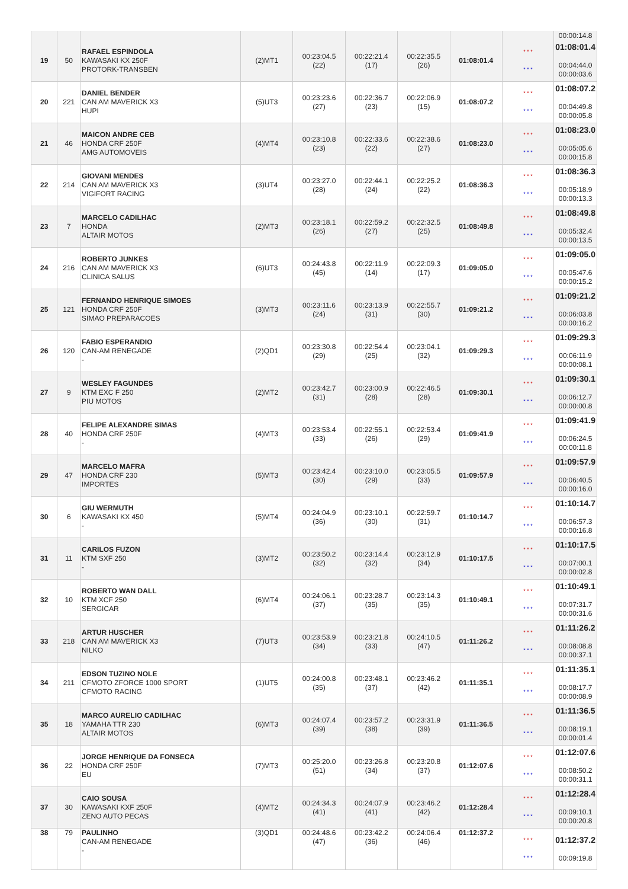| | | | | | | | | | 00:00:14.8 |
| 19 | 50 | RAFAEL ESPINDOLA KAWASAKI KX 250F PROTORK-TRANSBEN | (2)MT1 | 00:23:04.5 (22) | 00:22:21.4 (17) | 00:22:35.5 (26) | 01:08:01.4 | * * * * * * | 01:08:01.4 00:04:44.0 00:00:03.6 |
| 20 | 221 | DANIEL BENDER CAN AM MAVERICK X3 HUPI | (5)UT3 | 00:23:23.6 (27) | 00:22:36.7 (23) | 00:22:06.9 (15) | 01:08:07.2 | * * * * * * | 01:08:07.2 00:04:49.8 00:00:05.8 |
| 21 | 46 | MAICON ANDRE CEB HONDA CRF 250F AMG AUTOMOVEIS | (4)MT4 | 00:23:10.8 (23) | 00:22:33.6 (22) | 00:22:38.6 (27) | 01:08:23.0 | * * * * * * | 01:08:23.0 00:05:05.6 00:00:15.8 |
| 22 | 214 | GIOVANI MENDES CAN AM MAVERICK X3 VIGIFORT RACING | (3)UT4 | 00:23:27.0 (28) | 00:22:44.1 (24) | 00:22:25.2 (22) | 01:08:36.3 | * * * * * * | 01:08:36.3 00:05:18.9 00:00:13.3 |
| 23 | 7 | MARCELO CADILHAC HONDA ALTAIR MOTOS | (2)MT3 | 00:23:18.1 (26) | 00:22:59.2 (27) | 00:22:32.5 (25) | 01:08:49.8 | * * * * * * | 01:08:49.8 00:05:32.4 00:00:13.5 |
| 24 | 216 | ROBERTO JUNKES CAN AM MAVERICK X3 CLINICA SALUS | (6)UT3 | 00:24:43.8 (45) | 00:22:11.9 (14) | 00:22:09.3 (17) | 01:09:05.0 | * * * * * * | 01:09:05.0 00:05:47.6 00:00:15.2 |
| 25 | 121 | FERNANDO HENRIQUE SIMOES HONDA CRF 250F SIMAO PREPARACOES | (3)MT3 | 00:23:11.6 (24) | 00:23:13.9 (31) | 00:22:55.7 (30) | 01:09:21.2 | * * * * * * | 01:09:21.2 00:06:03.8 00:00:16.2 |
| 26 | 120 | FABIO ESPERANDIO CAN-AM RENEGADE - | (2)QD1 | 00:23:30.8 (29) | 00:22:54.4 (25) | 00:23:04.1 (32) | 01:09:29.3 | * * * * * * | 01:09:29.3 00:06:11.9 00:00:08.1 |
| 27 | 9 | WESLEY FAGUNDES KTM EXC F 250 PIU MOTOS | (2)MT2 | 00:23:42.7 (31) | 00:23:00.9 (28) | 00:22:46.5 (28) | 01:09:30.1 | * * * * * * | 01:09:30.1 00:06:12.7 00:00:00.8 |
| 28 | 40 | FELIPE ALEXANDRE SIMAS HONDA CRF 250F - | (4)MT3 | 00:23:53.4 (33) | 00:22:55.1 (26) | 00:22:53.4 (29) | 01:09:41.9 | * * * * * * | 01:09:41.9 00:06:24.5 00:00:11.8 |
| 29 | 47 | MARCELO MAFRA HONDA CRF 230 IMPORTES | (5)MT3 | 00:23:42.4 (30) | 00:23:10.0 (29) | 00:23:05.5 (33) | 01:09:57.9 | * * * * * * | 01:09:57.9 00:06:40.5 00:00:16.0 |
| 30 | 6 | GIU WERMUTH KAWASAKI KX 450 - | (5)MT4 | 00:24:04.9 (36) | 00:23:10.1 (30) | 00:22:59.7 (31) | 01:10:14.7 | * * * * * * | 01:10:14.7 00:06:57.3 00:00:16.8 |
| 31 | 11 | CARILOS FUZON KTM SXF 250 - | (3)MT2 | 00:23:50.2 (32) | 00:23:14.4 (32) | 00:23:12.9 (34) | 01:10:17.5 | * * * * * * | 01:10:17.5 00:07:00.1 00:00:02.8 |
| 32 | 10 | ROBERTO WAN DALL KTM XCF 250 SERGICAR | (6)MT4 | 00:24:06.1 (37) | 00:23:28.7 (35) | 00:23:14.3 (35) | 01:10:49.1 | * * * * * * | 01:10:49.1 00:07:31.7 00:00:31.6 |
| 33 | 218 | ARTUR HUSCHER CAN AM MAVERICK X3 NILKO | (7)UT3 | 00:23:53.9 (34) | 00:23:21.8 (33) | 00:24:10.5 (47) | 01:11:26.2 | * * * * * * | 01:11:26.2 00:08:08.8 00:00:37.1 |
| 34 | 211 | EDSON TUZINO NOLE CFMOTO ZFORCE 1000 SPORT CFMOTO RACING | (1)UT5 | 00:24:00.8 (35) | 00:23:48.1 (37) | 00:23:46.2 (42) | 01:11:35.1 | * * * * * * | 01:11:35.1 00:08:17.7 00:00:08.9 |
| 35 | 18 | MARCO AURELIO CADILHAC YAMAHA TTR 230 ALTAIR MOTOS | (6)MT3 | 00:24:07.4 (39) | 00:23:57.2 (38) | 00:23:31.9 (39) | 01:11:36.5 | * * * * * * | 01:11:36.5 00:08:19.1 00:00:01.4 |
| 36 | 22 | JORGE HENRIQUE DA FONSECA HONDA CRF 250F EU | (7)MT3 | 00:25:20.0 (51) | 00:23:26.8 (34) | 00:23:20.8 (37) | 01:12:07.6 | * * * * * * | 01:12:07.6 00:08:50.2 00:00:31.1 |
| 37 | 30 | CAIO SOUSA KAWASAKI KXF 250F ZENO AUTO PECAS | (4)MT2 | 00:24:34.3 (41) | 00:24:07.9 (41) | 00:23:46.2 (42) | 01:12:28.4 | * * * * * * | 01:12:28.4 00:09:10.1 00:00:20.8 |
| 38 | 79 | PAULINHO CAN-AM RENEGADE - | (3)QD1 | 00:24:48.6 (47) | 00:23:42.2 (36) | 00:24:06.4 (46) | 01:12:37.2 | * * * * * * | 01:12:37.2 00:09:19.8 |